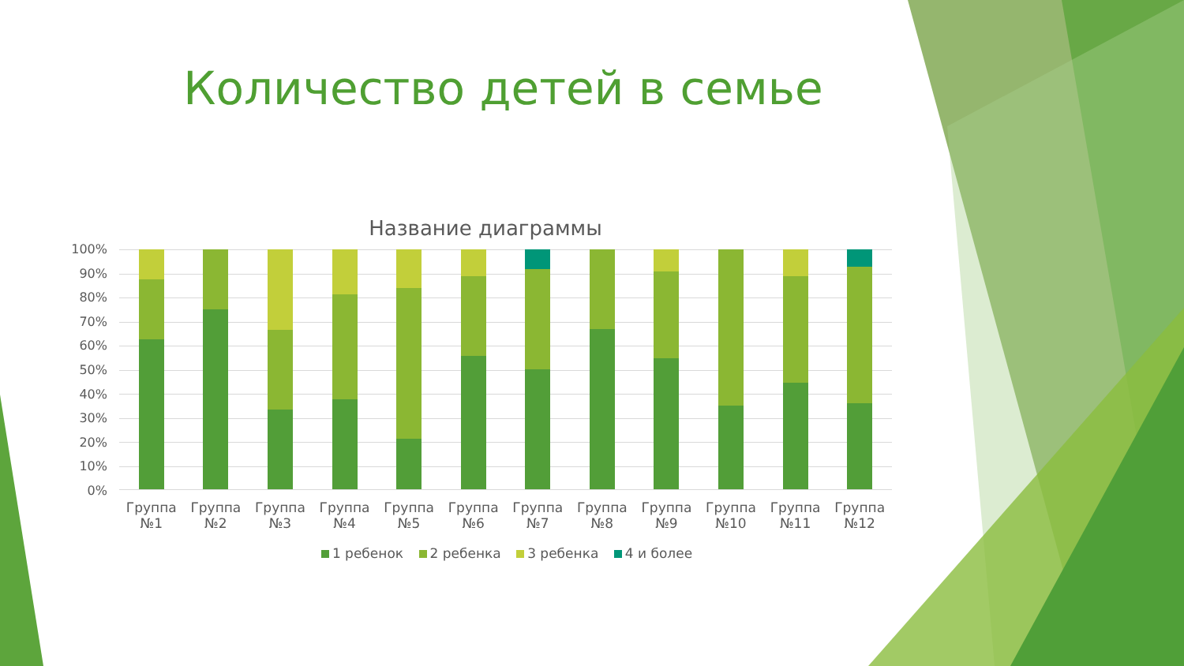Количество детей в семье
Название диаграммы
100%
90%
80%
70%
60%
50%
40%
30%
20%
10%
0%
Группа
№1
Группа
№2
Группа
№3
Группа
№4
Группа
№5
Группа
№6
Группа
№7
Группа
№8
Группа
№9
Группа
№10
Группа
№11
Группа
№12
1 ребенок 2 ребенка 3 ребенка 4 и более